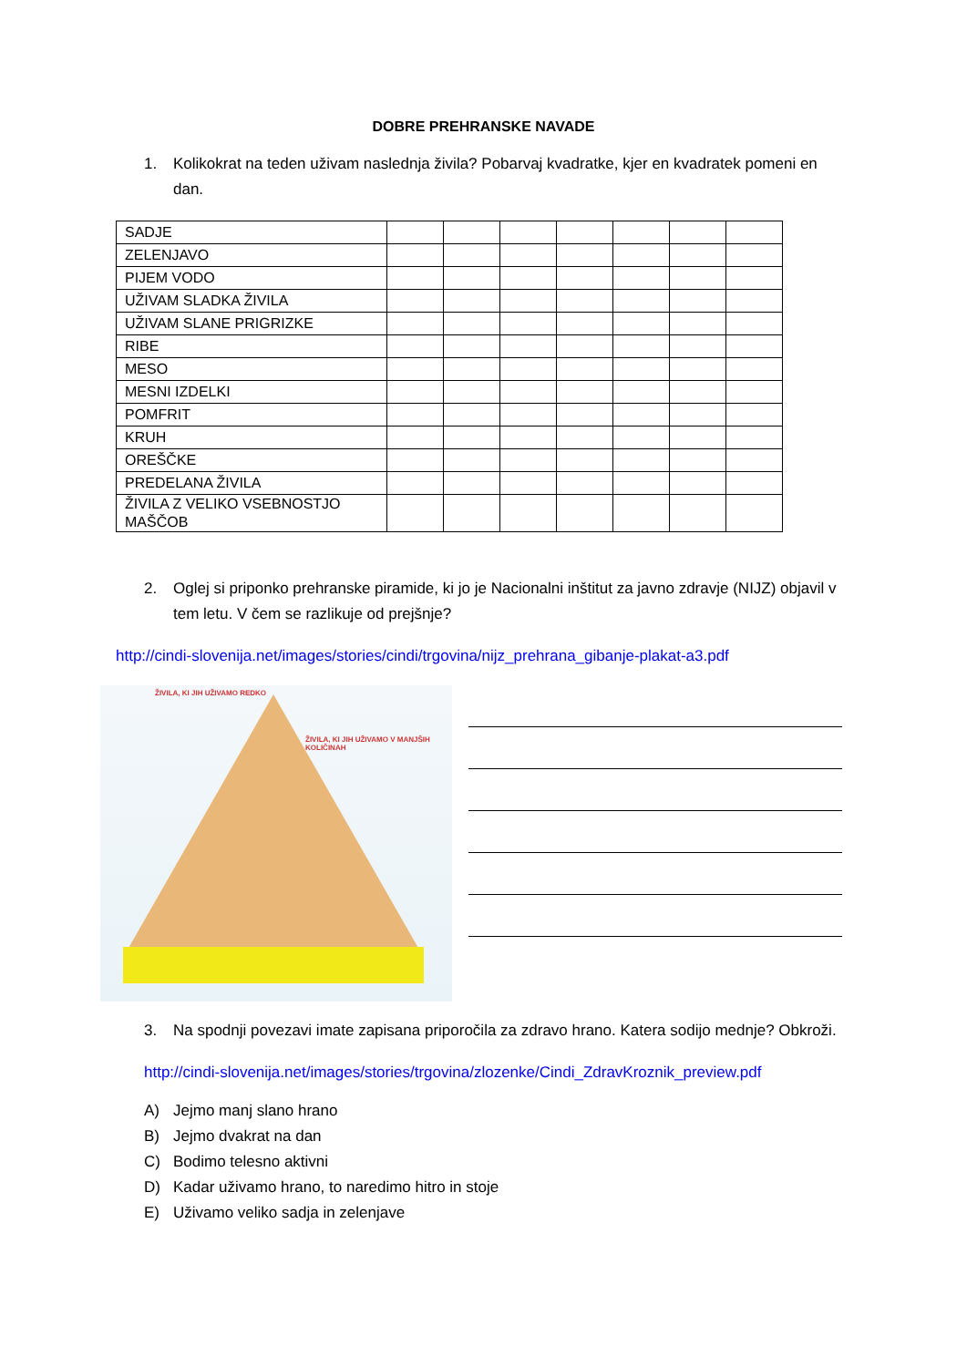DOBRE PREHRANSKE NAVADE
1. Kolikokrat na teden uživam naslednja živila? Pobarvaj kvadratke, kjer en kvadratek pomeni en dan.
| SADJE | | | | | | | |
| ZELENJAVO | | | | | | | |
| PIJEM VODO | | | | | | | |
| UŽIVAM SLADKA ŽIVILA | | | | | | | |
| UŽIVAM SLANE PRIGRIZKE | | | | | | | |
| RIBE | | | | | | | |
| MESO | | | | | | | |
| MESNI IZDELKI | | | | | | | |
| POMFRIT | | | | | | | |
| KRUH | | | | | | | |
| OREŠČKE | | | | | | | |
| PREDELANA ŽIVILA | | | | | | | |
| ŽIVILA Z VELIKO VSEBNOSTJO MAŠČOB | | | | | | | |
2. Oglej si priponko prehranske piramide, ki jo je Nacionalni inštitut za javno zdravje (NIJZ) objavil v tem letu. V čem se razlikuje od prejšnje?
http://cindi-slovenija.net/images/stories/cindi/trgovina/nijz_prehrana_gibanje-plakat-a3.pdf
ŽIVILA, KI JIH UŽIVAMO REDKO
ŽIVILA, KI JIH UŽIVAMO V MANJŠIH KOLIČINAH
3. Na spodnji povezavi imate zapisana priporočila za zdravo hrano. Katera sodijo mednje? Obkroži.
http://cindi-slovenija.net/images/stories/trgovina/zlozenke/Cindi_ZdravKroznik_preview.pdf
A) Jejmo manj slano hrano
B) Jejmo dvakrat na dan
C) Bodimo telesno aktivni
D) Kadar uživamo hrano, to naredimo hitro in stoje
E) Uživamo veliko sadja in zelenjave